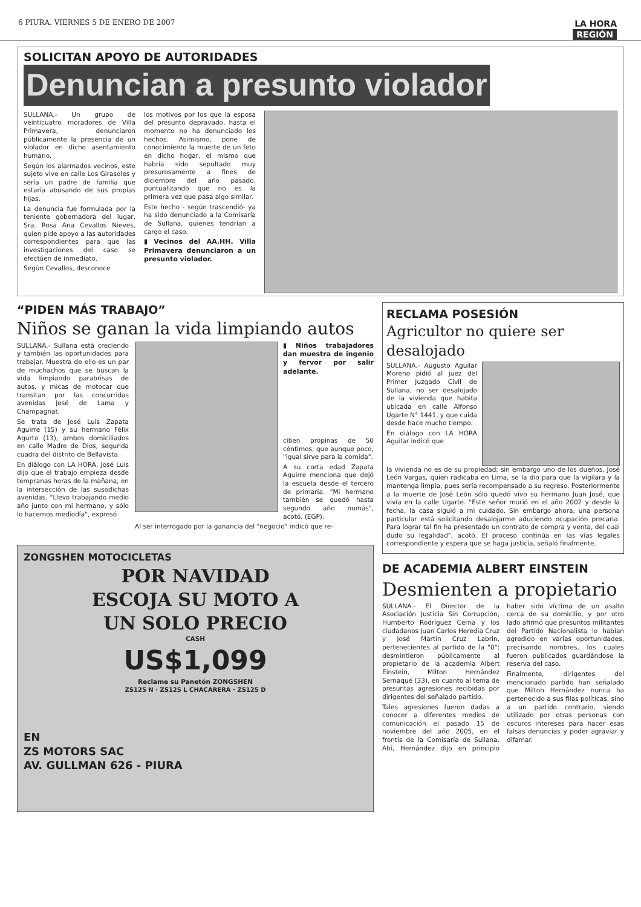6 PIURA. VIERNES 5 DE ENERO DE 2007
LA HORA
REGIÓN
SOLICITAN APOYO DE AUTORIDADES
Denuncian a presunto violador
SULLANA.- Un grupo de veinticuatro moradores de Villa Primavera, denunciaron públicamente la presencia de un violador en dicho asentamiento humano.
Según los alarmados vecinos, este sujeto vive en calle Los Girasoles y sería un padre de familia que estaría abusando de sus propias hijas.
La denuncia fue formulada por la teniente gobernadora del lugar, Sra. Rosa Ana Cevallos Nieves, quien pide apoyo a las autoridades correspondientes para que las investigaciones del caso se efectúen de inmediato.
Según Cevallos, desconoce
los motivos por los que la esposa del presunto depravado, hasta el momento no ha denunciado los hechos. Asimismo, pone de conocimiento la muerte de un feto en dicho hogar, el mismo que habría sido sepultado muy presurosamente a fines de diciembre del año pasado, puntualizando que no es la primera vez que pasa algo similar.
Este hecho - según trascendió- ya ha sido denunciado a la Comisaría de Sullana, quienes tendrían a cargo el caso.
▮ Vecinos del AA.HH. Villa Primavera denunciaron a un presunto violador.
“PIDEN MÁS TRABAJO”
Niños se ganan la vida limpiando autos
SULLANA.- Sullana está creciendo y también las oportunidades para trabajar. Muestra de ello es un par de muchachos que se buscan la vida limpiando parabrisas de autos, y micas de motocar que transitan por las concurridas avenidas José de Lama y Champagnat.
Se trata de José Luis Zapata Aguirre (15) y su hermano Félix Agurto (13), ambos domiciliados en calle Madre de Dios, segunda cuadra del distrito de Bellavista.
En diálogo con LA HORA, José Luis dijo que el trabajo empieza desde tempranas horas de la mañana, en la intersección de las susodichas avenidas. "Llevo trabajando medio año junto con mi hermano, y sólo lo hacemos mediodía", expresó
▮ Niños trabajadores dan muestra de ingenio y fervor por salir adelante.
ciben propinas de 50 céntimos, que aunque poco, "igual sirve para la comida".
A su corta edad Zapata Aguirre menciona que dejó la escuela desde el tercero de primaria. "Mi hermano también se quedó hasta segundo año nomás", acotó. (EGP).
Al ser interrogado por la ganancia del "negocio" indicó que re-
ZONGSHEN MOTOCICLETAS
POR NAVIDAD
ESCOJA SU MOTO A
UN SOLO PRECIO
CASH
US$1,099
Reclame su Panetón ZONGSHEN
ZS125 N · ZS125 L CHACARERA · ZS125 D
EN
ZS MOTORS SAC
AV. GULLMAN 626 - PIURA
RECLAMA POSESIÓN
Agricultor no quiere ser desalojado
SULLANA.- Augusto Aguilar Moreno pidió al juez del Primer Juzgado Civil de Sullana, no ser desalojado de la vivienda que habita ubicada en calle Alfonso Ugarte N° 1441, y que cuida desde hace mucho tiempo.
En diálogo con LA HORA Aguilar indicó que
la vivienda no es de su propiedad; sin embargo uno de los dueños, José León Vargas, quien radicaba en Lima, se la dio para que la vigilara y la mantenga limpia, pues sería recompensado a su regreso. Posteriormente a la muerte de José León sólo quedó vivo su hermano Juan José, que vivía en la calle Ugarte. "Este señor murió en el año 2002 y desde la fecha, la casa siguió a mi cuidado. Sin embargo ahora, una persona particular está solicitando desalojarme aduciendo ocupación precaria. Para lograr tal fin ha presentado un contrato de compra y venta, del cual dudo su legalidad", acotó. El proceso continúa en las vías legales correspondiente y espera que se haga justicia, señaló finalmente.
DE ACADEMIA ALBERT EINSTEIN
Desmienten a propietario
SULLANA.- El Director de la Asociación Justicia Sin Corrupción, Humberto Rodríguez Cerna y los ciudadanos Juan Carlos Heredia Cruz y José Martín Cruz Labrin, pertenecientes al partido de la "0"; desmintieron públicamente al propietario de la academia Albert Einstein, Milton Hernández Sernaqué (33), en cuanto al tema de presuntas agresiones recibidas por dirigentes del señalado partido.
Tales agresiones fueron dadas a conocer a diferentes medios de comunicación el pasado 15 de noviembre del año 2005, en el frontis de la Comisaría de Sullana. Ahí, Hernández dijo en principio haber sido víctima de un asalto cerca de su domicilio, y por otro lado afirmó que presuntos militantes del Partido Nacionalista lo habían agredido en varias oportunidades, precisando nombres, los cuales fueron publicados guardándose la reserva del caso.
Finalmente, dirigentes del mencionado partido han señalado que Milton Hernández nunca ha pertenecido a sus filas políticas, sino a un partido contrario, siendo utilizado por otras personas con oscuros intereses para hacer esas falsas denuncias y poder agraviar y difamar.